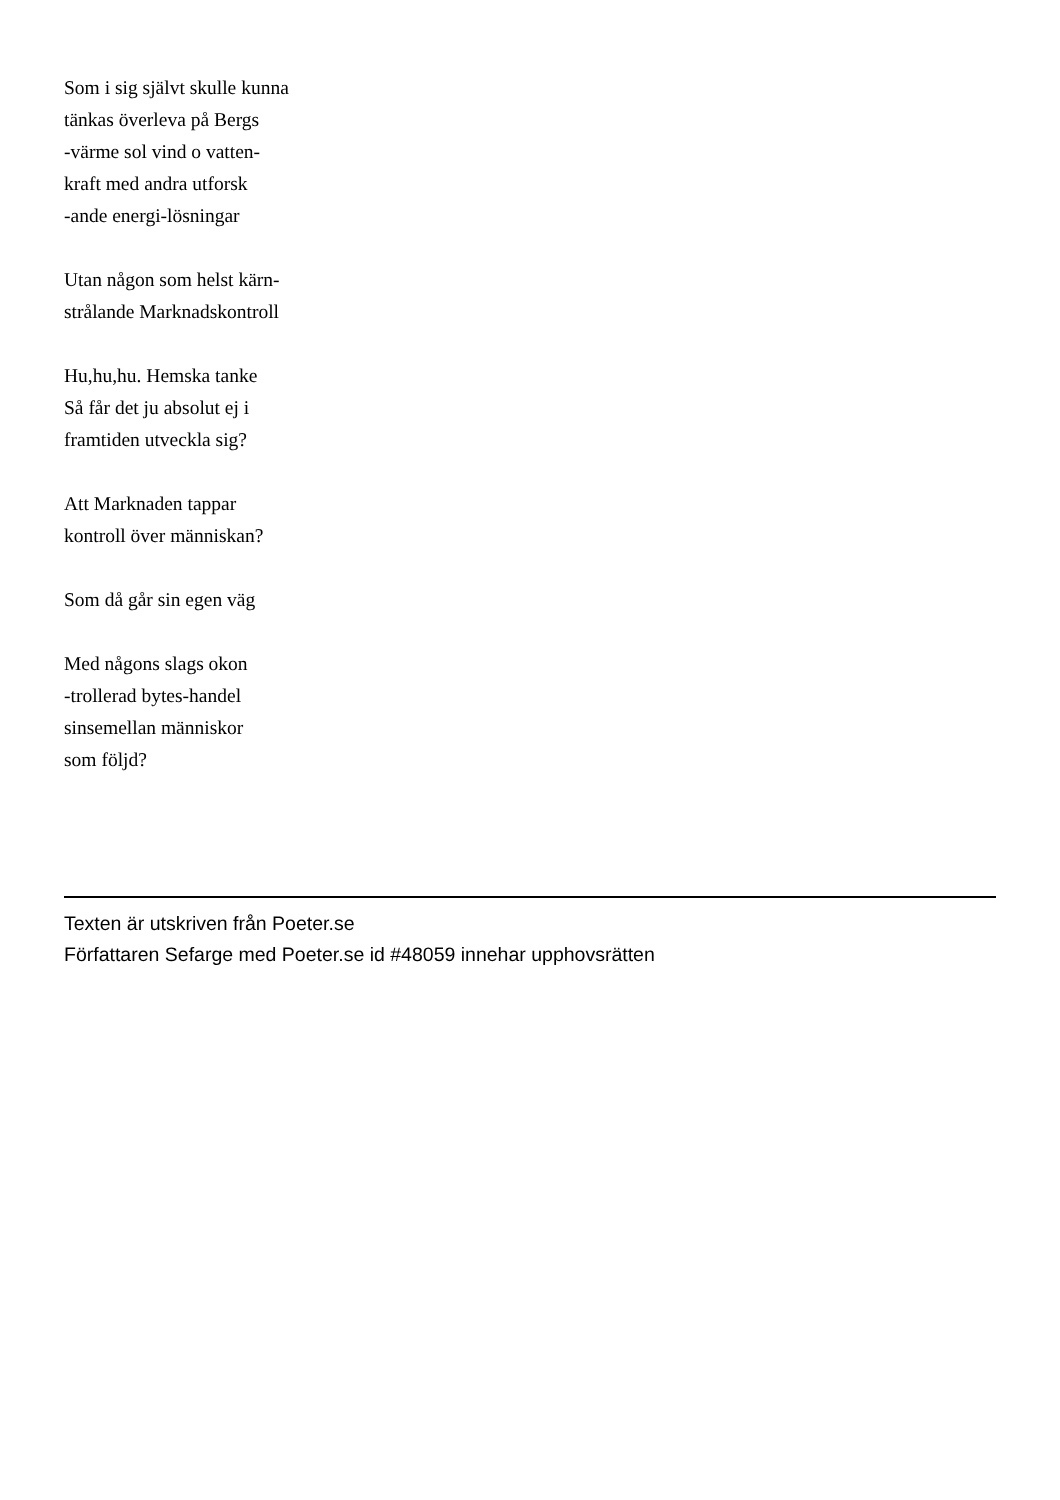Som i sig självt skulle kunna
tänkas överleva på Bergs
-värme sol vind o vatten-
kraft med andra utforsk
-ande energi-lösningar
Utan någon som helst kärn-
strålande Marknadskontroll
Hu,hu,hu. Hemska tanke
Så får det ju absolut ej i
framtiden utveckla sig?
Att Marknaden tappar
kontroll över människan?
Som då går sin egen väg
Med någons slags okon
-trollerad bytes-handel
sinsemellan människor
som följd?
Texten är utskriven från Poeter.se
Författaren Sefarge med Poeter.se id #48059 innehar upphovsrätten